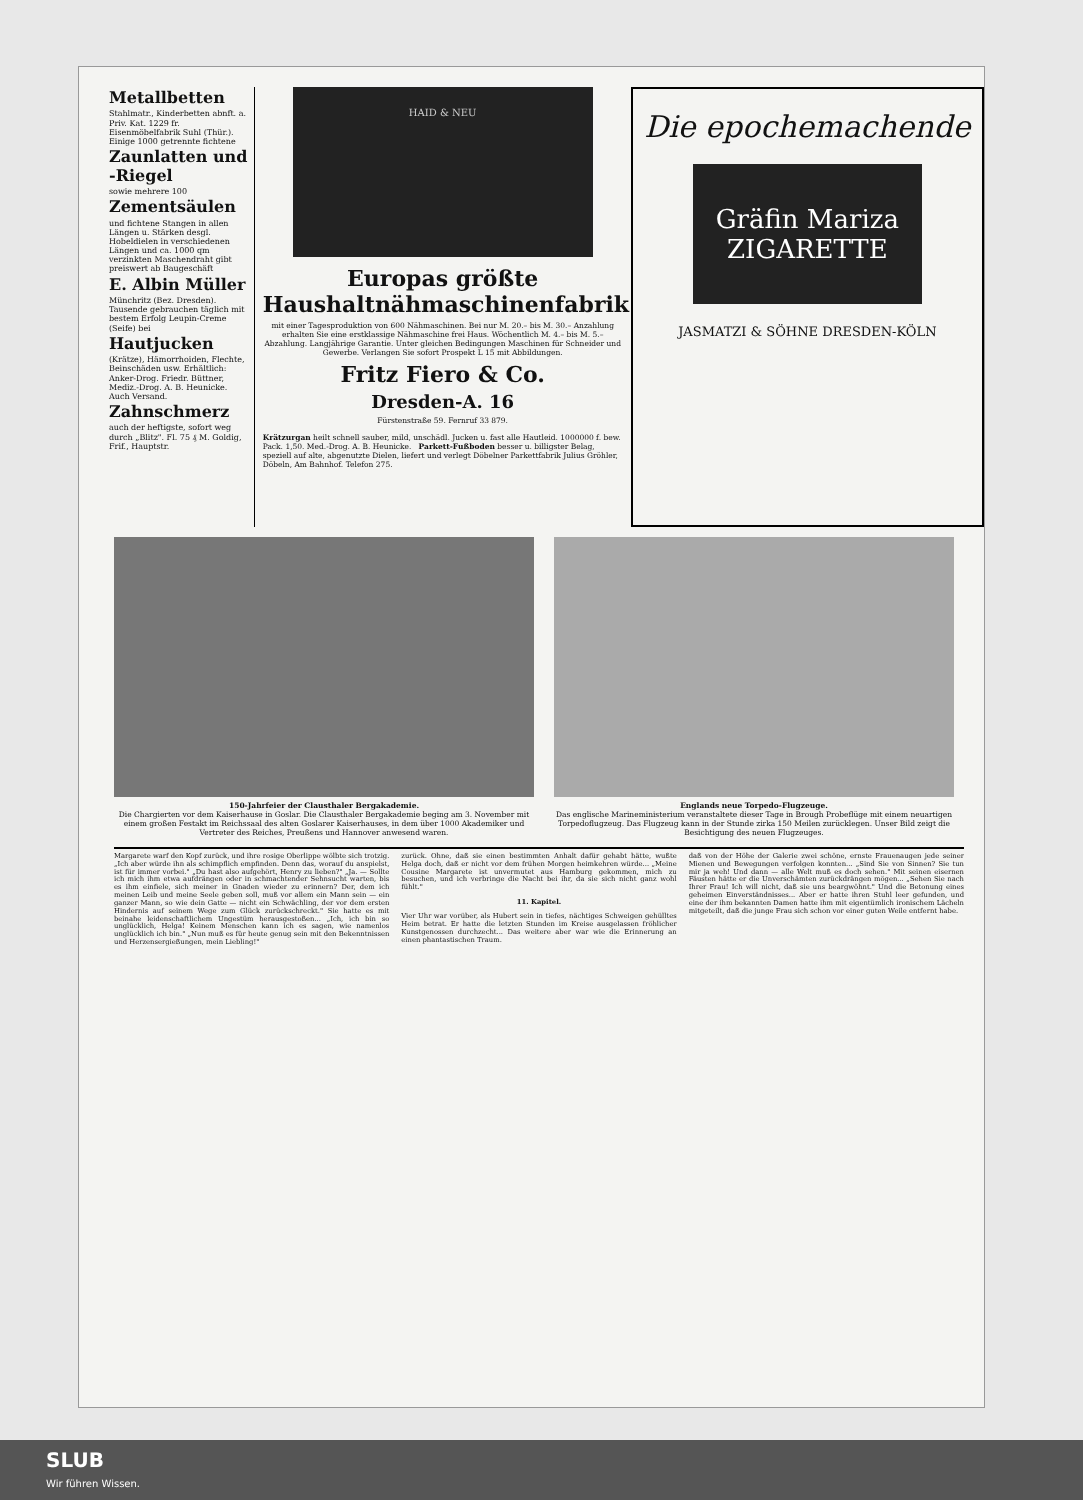Metallbetten
Stahlmatr., Kinderbetten abnft. a. Priv. Kat. 1229 fr. Eisenmöbelfabrik Suhl (Thür.).
Einige 1000 getrennte fichtene
Zaunlatten und -Riegel
sowie mehrere 100
Zementsäulen
und fichtene Stangen in allen Längen u. Stärken desgl. Hobeldielen in verschiedenen Längen und ca. 1000 qm verzinkten Maschendraht gibt preiswert ab Baugeschäft
E. Albin Müller
Münchritz (Bez. Dresden).
Tausende gebrauchen täglich mit bestem Erfolg Leupin-Creme (Seife) bei
Hautjucken
(Krätze), Hämorrhoiden, Flechte, Beinschäden usw. Erhältlich: Anker-Drog. Friedr. Büttner, Mediz.-Drog. A. B. Heunicke. Auch Versand.
Zahnschmerz
auch der heftigste, sofort weg durch „Blitz". Fl. 75 ₰ M. Goldig, Frif., Hauptstr.
HAID & NEU
Europas größte Haushaltnähmaschinenfabrik
mit einer Tagesproduktion von 600 Nähmaschinen. Bei nur M. 20.– bis M. 30.– Anzahlung erhalten Sie eine erstklassige Nähmaschine frei Haus. Wöchentlich M. 4.– bis M. 5.– Abzahlung. Langjährige Garantie. Unter gleichen Bedingungen Maschinen für Schneider und Gewerbe. Verlangen Sie sofort Prospekt L 15 mit Abbildungen.
Fritz Fiero & Co.
Dresden-A. 16
Fürstenstraße 59. Fernruf 33 879.
Krätzurgan heilt schnell sauber, mild, unschädl. Jucken u. fast alle Hautleid. 1000000 f. bew. Pack. 1,50. Med.-Drog. A. B. Heunicke. Parkett-Fußboden besser u. billigster Belag, speziell auf alte, abgenutzte Dielen, liefert und verlegt Döbelner Parkettfabrik Julius Gröhler, Döbeln, Am Bahnhof. Telefon 275.
Die epochemachende
Gräfin Mariza
ZIGARETTE
JASMATZI & SÖHNE DRESDEN-KÖLN
150-Jahrfeier der Clausthaler Bergakademie.
Die Chargierten vor dem Kaiserhause in Goslar. Die Clausthaler Bergakademie beging am 3. November mit einem großen Festakt im Reichssaal des alten Goslarer Kaiserhauses, in dem über 1000 Akademiker und Vertreter des Reiches, Preußens und Hannover anwesend waren.
Englands neue Torpedo-Flugzeuge.
Das englische Marineministerium veranstaltete dieser Tage in Brough Probeflüge mit einem neuartigen Torpedoflugzeug. Das Flugzeug kann in der Stunde zirka 150 Meilen zurücklegen. Unser Bild zeigt die Besichtigung des neuen Flugzeuges.
Margarete warf den Kopf zurück, und ihre rosige Oberlippe wölbte sich trotzig. „Ich aber würde ihn als schimpflich empfinden. Denn das, worauf du anspielst, ist für immer vorbei." „Du hast also aufgehört, Henry zu lieben?" „Ja. — Sollte ich mich ihm etwa aufdrängen oder in schmachtender Sehnsucht warten, bis es ihm einfiele, sich meiner in Gnaden wieder zu erinnern? Der, dem ich meinen Leib und meine Seele geben soll, muß vor allem ein Mann sein — ein ganzer Mann, so wie dein Gatte — nicht ein Schwächling, der vor dem ersten Hindernis auf seinem Wege zum Glück zurückschreckt." Sie hatte es mit beinahe leidenschaftlichem Ungestüm herausgestoßen... „Ich, ich bin so unglücklich, Helga! Keinem Menschen kann ich es sagen, wie namenlos unglücklich ich bin." „Nun muß es für heute genug sein mit den Bekenntnissen und Herzensergießungen, mein Liebling!"
zurück. Ohne, daß sie einen bestimmten Anhalt dafür gehabt hätte, wußte Helga doch, daß er nicht vor dem frühen Morgen heimkehren würde... „Meine Cousine Margarete ist unvermutet aus Hamburg gekommen, mich zu besuchen, und ich verbringe die Nacht bei ihr, da sie sich nicht ganz wohl fühlt."
11. Kapitel.
Vier Uhr war vorüber, als Hubert sein in tiefes, nächtiges Schweigen gehülltes Heim betrat. Er hatte die letzten Stunden im Kreise ausgelassen fröhlicher Kunstgenossen durchzecht... Das weitere aber war wie die Erinnerung an einen phantastischen Traum.
daß von der Höhe der Galerie zwei schöne, ernste Frauenaugen jede seiner Mienen und Bewegungen verfolgen konnten... „Sind Sie von Sinnen? Sie tun mir ja weh! Und dann — alle Welt muß es doch sehen." Mit seinen eisernen Fäusten hätte er die Unverschämten zurückdrängen mögen... „Sehen Sie nach Ihrer Frau! Ich will nicht, daß sie uns beargwöhnt." Und die Betonung eines geheimen Einverständnisses... Aber er hatte ihren Stuhl leer gefunden, und eine der ihm bekannten Damen hatte ihm mit eigentümlich ironischem Lächeln mitgeteilt, daß die junge Frau sich schon vor einer guten Weile entfernt habe.
SLUB
Wir führen Wissen.